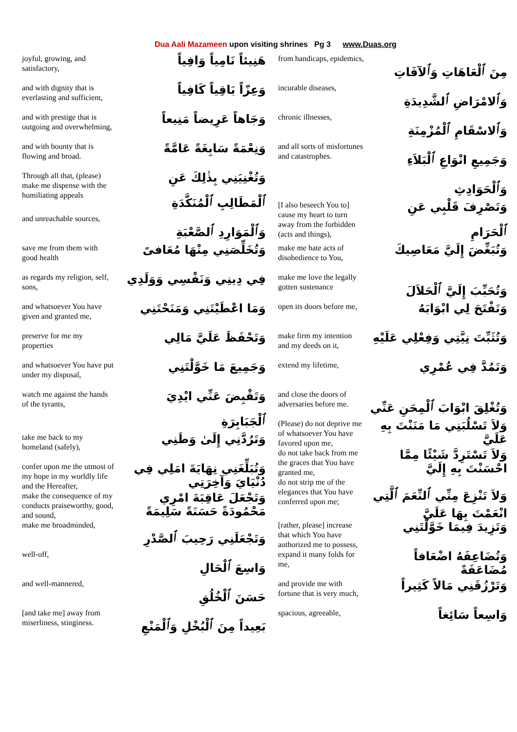Dua Aali Mazameen upon visiting shrines Pg 3 www.Duas.org
| joyful, growing, and satisfactory, | هَنِيئاً نَامِياً وَافِياً |
| and with dignity that is everlasting and sufficient, | وَعِزّاً بَاقِياً كَافِياً |
| and with prestige that is outgoing and overwhelming, | وَجَاهاً عَرِيضاً مَنِيعاً |
| and with bounty that is flowing and broad. | وَنِعْمَةً سَابِغَةً عَامَّةً |
| Through all that, (please) make me dispense with the humiliating appeals | وَتُغْنِيَنِي بِذٰلِكَ عَنِ ٱلْمَطَالِبِ ٱلْمُنَكَّدَةِ |
| and unreachable sources, | وَٱلْمَوَارِدِ ٱلصَّعْبَةِ |
| save me from them with good health | وَتُخَلِّصَنِي مِنْهَا مُعَافىً |
| as regards my religion, self, sons, | فِي دِينِي وَنَفْسِي وَوَلَدِي |
| and whatsoever You have given and granted me, | وَمَا اعْطَيْتَنِي وَمَنَحْتَنِي |
| preserve for me my properties | وَتَحْفَظَ عَلَيَّ مَالِي |
| and whatsoever You have put under my disposal, | وَجَمِيعَ مَا خَوَّلْتَنِي |
| watch me against the hands of the tyrants, | وَتَقْبِضَ عَنِّي ايْدِيَ ٱلْجَبَابِرَةِ |
| take me back to my homeland (safely), | وَتَرُدَّنِي إِلَىٰ وَطَنِي |
| confer upon me the utmost of my hope in my worldly life and the Hereafter, | وَتُبَلِّغَنِي نِهَايَةَ امَلِي فِي دُنْيَايَ وَآخِرَتِي |
| make the consequence of my conducts praiseworthy, good, and sound, | وَتَجْعَلَ عَاقِبَةَ امْرِي مَحْمُودَةً حَسَنَةً سَلِيمَةً |
| make me broadminded, | وَتَجْعَلَنِي رَحِيبَ ٱلصَّدْرِ |
| well-off, | وَاسِعَ ٱلْحَالِ |
| and well-mannered, | حَسَنَ ٱلْخُلُقِ |
| [and take me] away from miserliness, stinginess. | بَعِيداً مِنَ ٱلْبُخْلِ وَٱلْمَنْعِ |
| from handicaps, epidemics, | مِنَ ٱلْعَاهَاتِ وَٱلآفَاتِ |
| incurable diseases, | وَٱلامْرَاضِ ٱلشَّدِيدَةِ |
| chronic illnesses, | وَٱلاسْقَامِ ٱلْمُزْمِنَةِ |
| and all sorts of misfortunes and catastrophes. | وَجَمِيعِ انْوَاعِ ٱلْبَلاَءِ وَٱلْحَوَادِثِ |
| [I also beseech You to] cause my heart to turn away from the forbidden (acts and things), | وَتَصْرِفَ قَلْبِي عَنِ ٱلْحَرَامِ |
| make me hate acts of disobedience to You, | وَتُبَغِّضَ إِلَيَّ مَعَاصِيكَ |
| make me love the legally gotten sustenance | وَتُحَبِّبَ إِلَيَّ ٱلْحَلاَلَ |
| open its doors before me, | وَتَفْتَحَ لِي ابْوَابَهُ |
| make firm my intention and my deeds on it, | وَتُثَبِّتَ نِيَّتِي وَفِعْلِي عَلَيْهِ |
| extend my lifetime, | وَتَمُدَّ فِي عُمْرِي |
| and close the doors of adversaries before me. | وَتُغْلِقَ ابْوَابَ ٱلْمِحَنِ عَنِّي |
| (Please) do not deprive me of whatsoever You have favored upon me, | وَلاَ تَسْلُبَنِي مَا مَنَنْتَ بِهِ عَلَيَّ |
| do not take back from me the graces that You have granted me, | وَلاَ تَسْتَرِدَّ شَيْئًا مِمَّا احْسَنْتَ بِهِ إِلَيَّ |
| do not strip me of the elegances that You have conferred upon me; | وَلاَ تَنْزِعَ مِنِّي ٱلنِّعَمَ ٱلَّتِي انْعَمْتَ بِهَا عَلَيَّ |
| [rather, please] increase that which You have authorized me to possess, | وَتَزِيدَ فِيمَا خَوَّلْتَنِي |
| expand it many folds for me, | وَتُضَاعِفَهُ اضْعَافاً مُضَاعَفَةً |
| and provide me with fortune that is very much, | وَتَرْزُقَنِي مَالاً كَثِيراً |
| spacious, agreeable, | وَاسِعاً سَائِغاً |